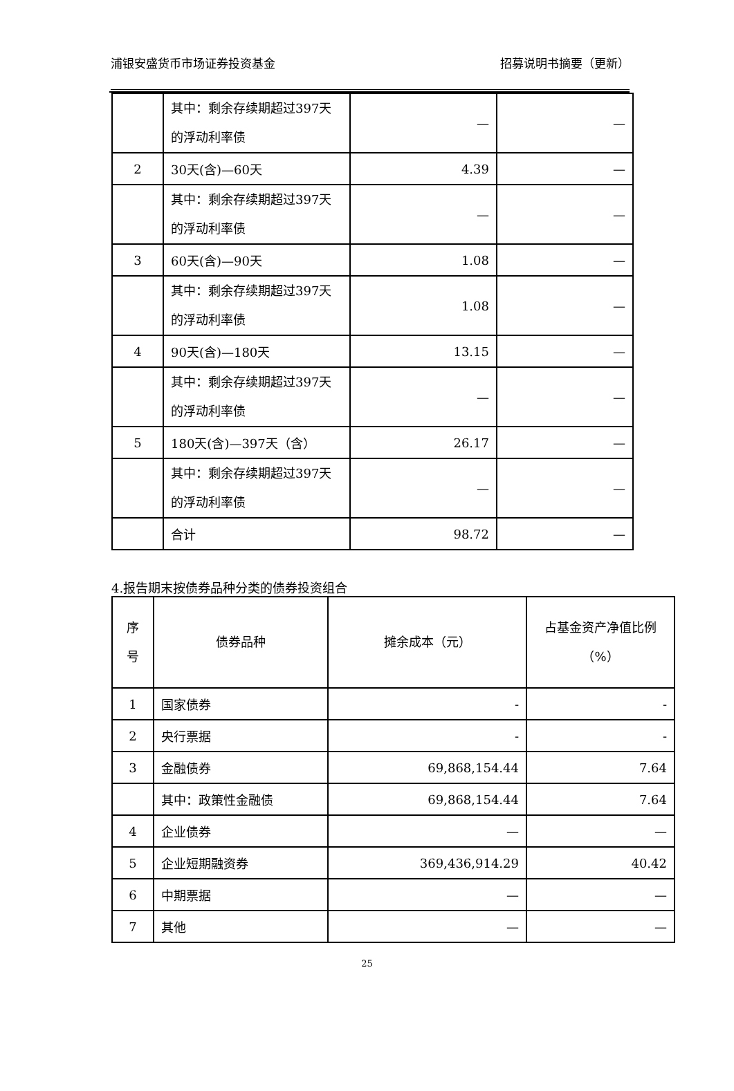浦银安盛货币市场证券投资基金 招募说明书摘要（更新）
| | 其中：剩余存续期超过397天的浮动利率债 | — | — |
| 2 | 30天(含)—60天 | 4.39 | — |
| | 其中：剩余存续期超过397天的浮动利率债 | — | — |
| 3 | 60天(含)—90天 | 1.08 | — |
| | 其中：剩余存续期超过397天的浮动利率债 | 1.08 | — |
| 4 | 90天(含)—180天 | 13.15 | — |
| | 其中：剩余存续期超过397天的浮动利率债 | — | — |
| 5 | 180天(含)—397天（含） | 26.17 | — |
| | 其中：剩余存续期超过397天的浮动利率债 | — | — |
| | 合计 | 98.72 | — |
4.报告期末按债券品种分类的债券投资组合
| 序 号 | 债券品种 | 摊余成本（元） | 占基金资产净值比例 （%） |
| --- | --- | --- | --- |
| 1 | 国家债券 | - | - |
| 2 | 央行票据 | - | - |
| 3 | 金融债券 | 69,868,154.44 | 7.64 |
| | 其中：政策性金融债 | 69,868,154.44 | 7.64 |
| 4 | 企业债券 | — | — |
| 5 | 企业短期融资券 | 369,436,914.29 | 40.42 |
| 6 | 中期票据 | — | — |
| 7 | 其他 | — | — |
25